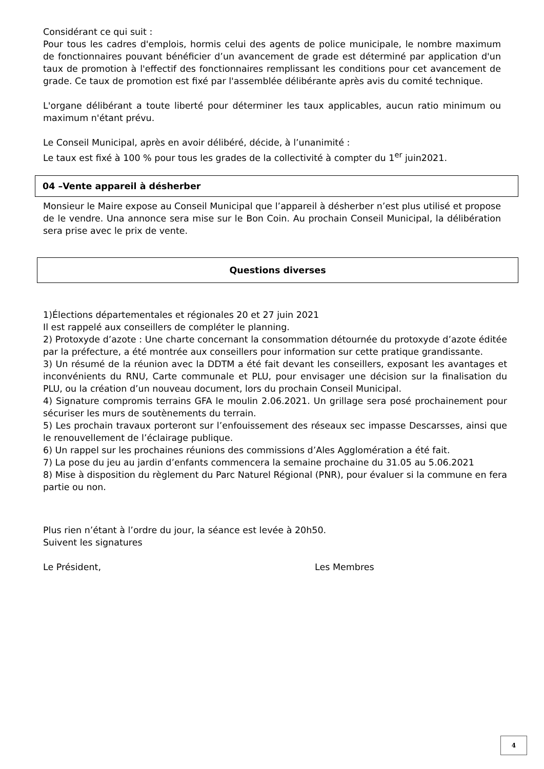Considérant ce qui suit :
Pour tous les cadres d'emplois, hormis celui des agents de police municipale, le nombre maximum de fonctionnaires pouvant bénéficier d’un avancement de grade est déterminé par application d'un taux de promotion à l'effectif des fonctionnaires remplissant les conditions pour cet avancement de grade. Ce taux de promotion est fixé par l'assemblée délibérante après avis du comité technique.
L'organe délibérant a toute liberté pour déterminer les taux applicables, aucun ratio minimum ou maximum n'étant prévu.
Le Conseil Municipal, après en avoir délibéré, décide, à l’unanimité :
Le taux est fixé à 100 % pour tous les grades de la collectivité à compter du 1<sup>er</sup> juin2021.
04 –Vente appareil à désherber
Monsieur le Maire expose au Conseil Municipal que l’appareil à désherber n’est plus utilisé et propose de le vendre. Una annonce sera mise sur le Bon Coin. Au prochain Conseil Municipal, la délibération sera prise avec le prix de vente.
Questions diverses
1)Élections départementales et régionales 20 et 27 juin 2021
Il est rappelé aux conseillers de compléter le planning.
2) Protoxyde d’azote : Une charte concernant la consommation détournée du protoxyde d’azote éditée par la préfecture, a été montrée aux conseillers pour information sur cette pratique grandissante.
3) Un résumé de la réunion avec la DDTM a été fait devant les conseillers, exposant les avantages et inconvénients du RNU, Carte communale et PLU, pour envisager une décision sur la finalisation du PLU, ou la création d’un nouveau document, lors du prochain Conseil Municipal.
4) Signature compromis terrains GFA le moulin 2.06.2021. Un grillage sera posé prochainement pour sécuriser les murs de soutènements du terrain.
5) Les prochain travaux porteront sur l’enfouissement des réseaux sec impasse Descarsses, ainsi que le renouvellement de l’éclairage publique.
6) Un rappel sur les prochaines réunions des commissions d’Ales Agglomération a été fait.
7) La pose du jeu au jardin d’enfants commencera la semaine prochaine du 31.05 au 5.06.2021
8) Mise à disposition du règlement du Parc Naturel Régional (PNR), pour évaluer si la commune en fera partie ou non.
Plus rien n’étant à l’ordre du jour, la séance est levée à 20h50.
Suivent les signatures
Le Président, Les Membres
4